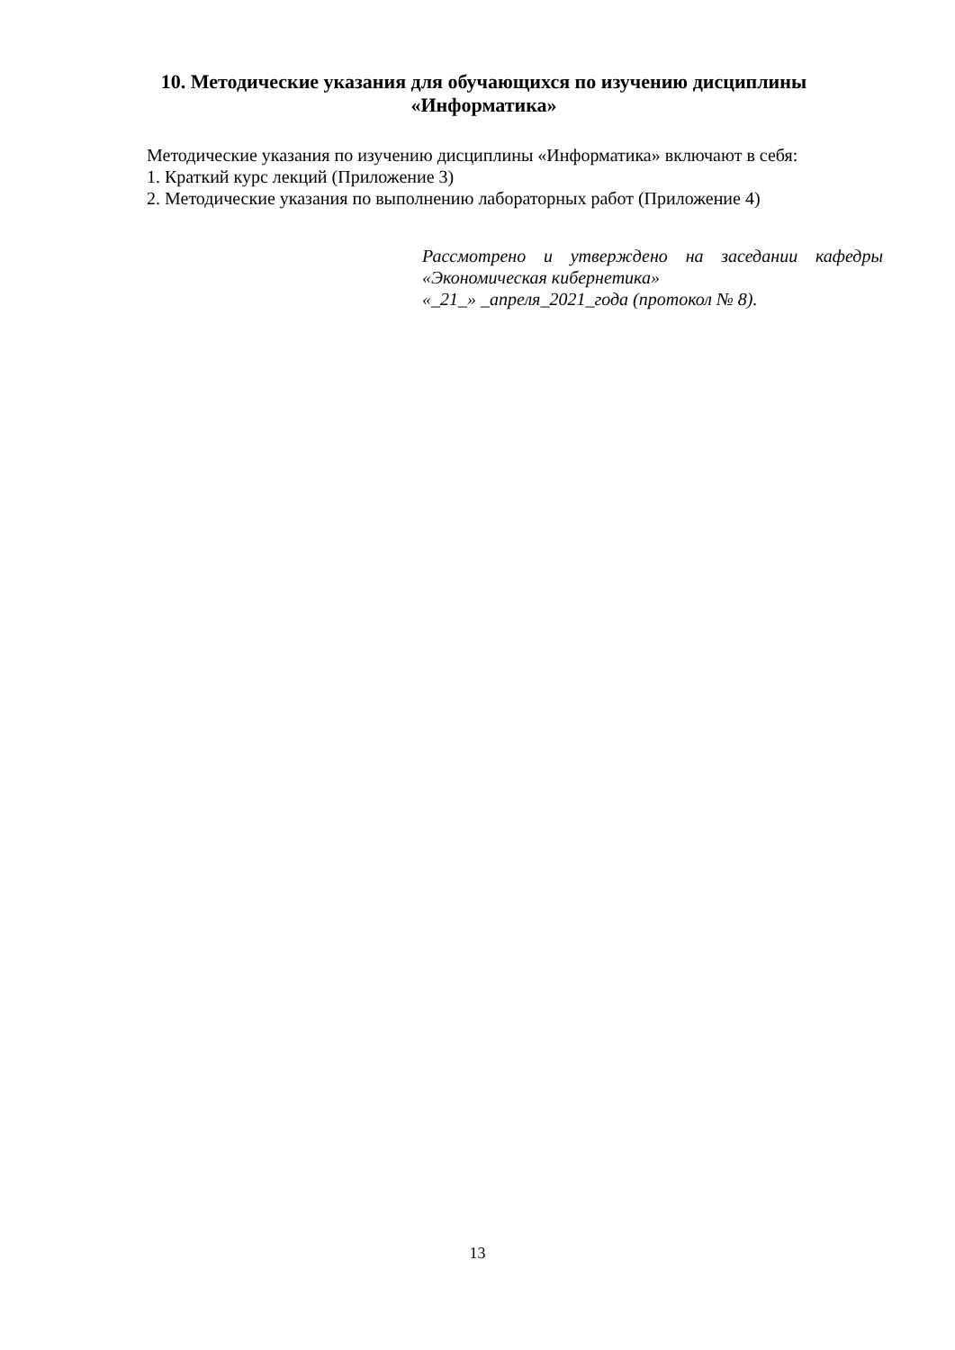10. Методические указания для обучающихся по изучению дисциплины
«Информатика»
Методические указания по изучению дисциплины «Информатика» включают в себя:
1. Краткий курс лекций (Приложение 3)
2. Методические указания по выполнению лабораторных работ (Приложение 4)
Рассмотрено и утверждено на заседании кафедры «Экономическая кибернетика»
«_21_» _апреля_2021_года (протокол № 8).
13